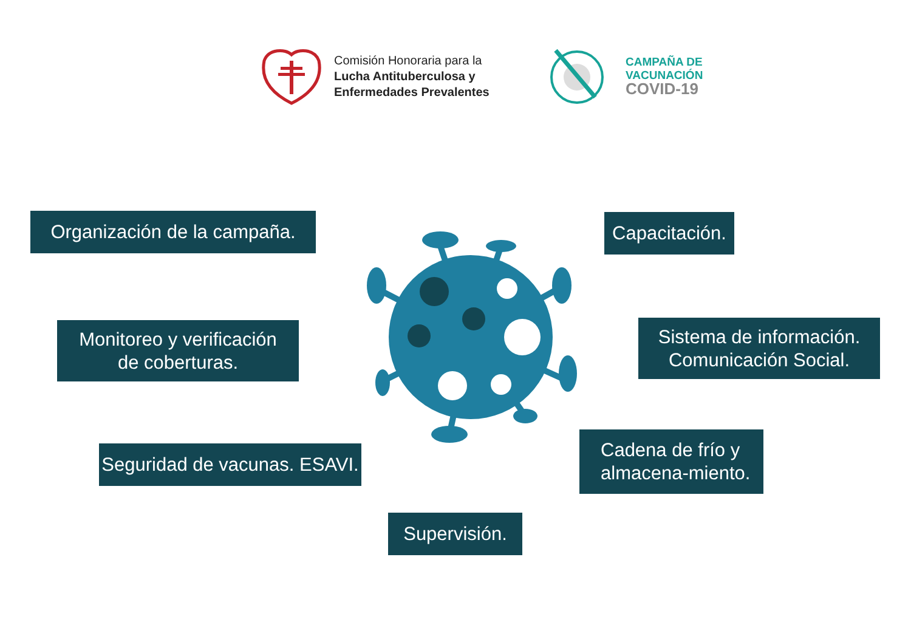Comisión Honoraria para la
Lucha Antituberculosa y
Enfermedades Prevalentes
CAMPAÑA DE
VACUNACIÓN
COVID-19
Organización de la campaña.
Capacitación.
Monitoreo y verificación
de coberturas.
Sistema de información.
Comunicación Social.
Seguridad de vacunas. ESAVI.
Cadena de frío y
almacena-miento.
Supervisión.